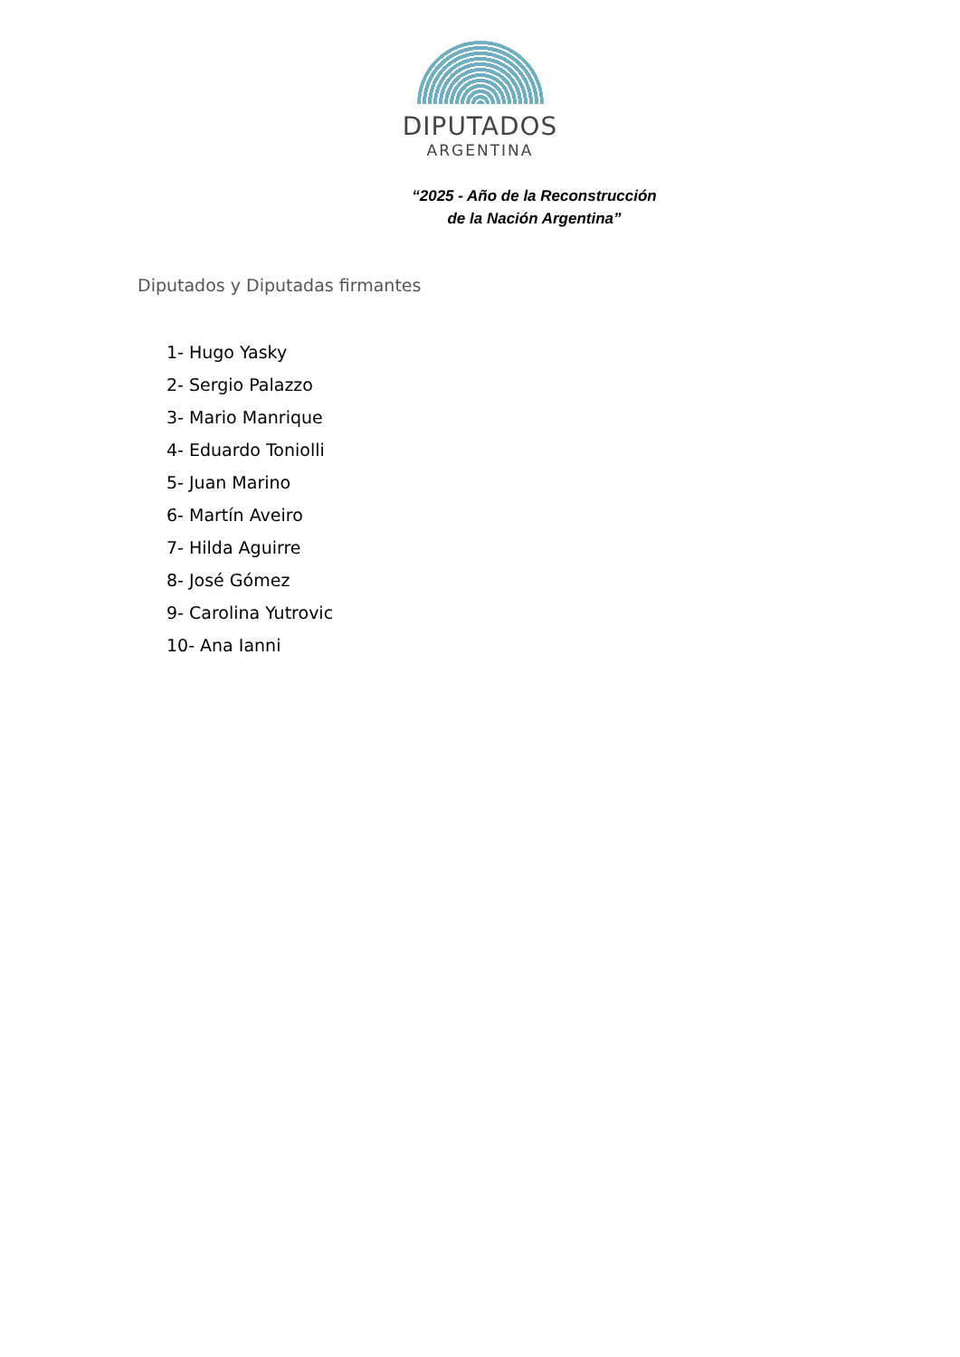DIPUTADOS
ARGENTINA
“2025 - Año de la Reconstrucción
de la Nación Argentina”
Diputados y Diputadas firmantes
1- Hugo Yasky
2- Sergio Palazzo
3- Mario Manrique
4- Eduardo Toniolli
5- Juan Marino
6- Martín Aveiro
7- Hilda Aguirre
8- José Gómez
9- Carolina Yutrovic
10- Ana Ianni